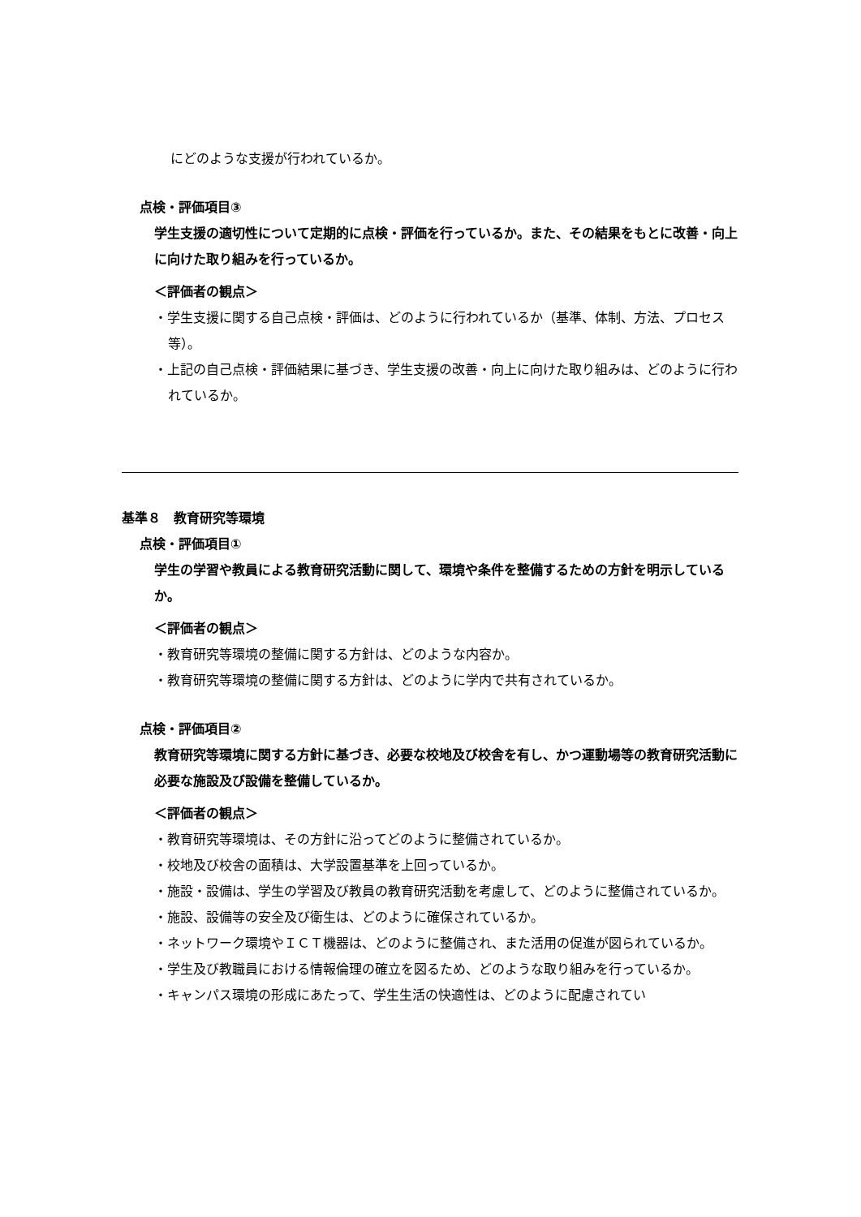にどのような支援が行われているか。
点検・評価項目③
学生支援の適切性について定期的に点検・評価を行っているか。また、その結果をもとに改善・向上に向けた取り組みを行っているか。
＜評価者の観点＞
・学生支援に関する自己点検・評価は、どのように行われているか（基準、体制、方法、プロセス等）。
・上記の自己点検・評価結果に基づき、学生支援の改善・向上に向けた取り組みは、どのように行われているか。
基準８　教育研究等環境
点検・評価項目①
学生の学習や教員による教育研究活動に関して、環境や条件を整備するための方針を明示しているか。
＜評価者の観点＞
・教育研究等環境の整備に関する方針は、どのような内容か。
・教育研究等環境の整備に関する方針は、どのように学内で共有されているか。
点検・評価項目②
教育研究等環境に関する方針に基づき、必要な校地及び校舎を有し、かつ運動場等の教育研究活動に必要な施設及び設備を整備しているか。
＜評価者の観点＞
・教育研究等環境は、その方針に沿ってどのように整備されているか。
・校地及び校舎の面積は、大学設置基準を上回っているか。
・施設・設備は、学生の学習及び教員の教育研究活動を考慮して、どのように整備されているか。
・施設、設備等の安全及び衛生は、どのように確保されているか。
・ネットワーク環境やＩＣＴ機器は、どのように整備され、また活用の促進が図られているか。
・学生及び教職員における情報倫理の確立を図るため、どのような取り組みを行っているか。
・キャンパス環境の形成にあたって、学生生活の快適性は、どのように配慮されてい